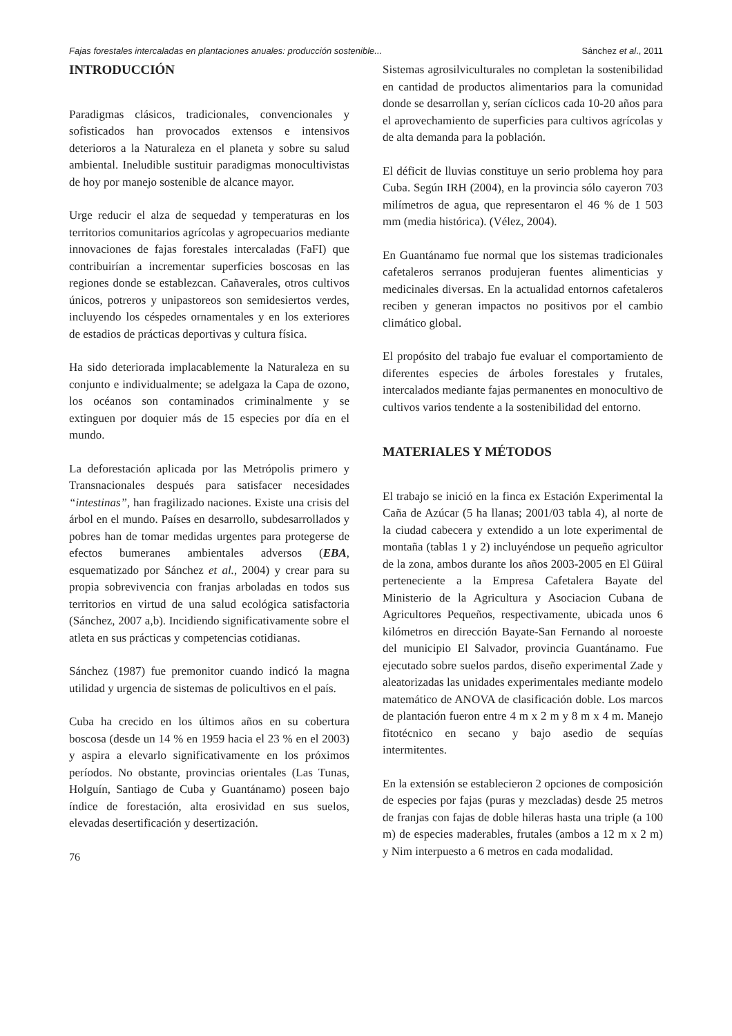Fajas forestales intercaladas en plantaciones anuales: producción sostenible... Sánchez et al., 2011
INTRODUCCIÓN
Paradigmas clásicos, tradicionales, convencionales y sofisticados han provocados extensos e intensivos deterioros a la Naturaleza en el planeta y sobre su salud ambiental. Ineludible sustituir paradigmas monocultivistas de hoy por manejo sostenible de alcance mayor.
Urge reducir el alza de sequedad y temperaturas en los territorios comunitarios agrícolas y agropecuarios mediante innovaciones de fajas forestales intercaladas (FaFI) que contribuirían a incrementar superficies boscosas en las regiones donde se establezcan. Cañaverales, otros cultivos únicos, potreros y unipastoreos son semidesiertos verdes, incluyendo los céspedes ornamentales y en los exteriores de estadios de prácticas deportivas y cultura física.
Ha sido deteriorada implacablemente la Naturaleza en su conjunto e individualmente; se adelgaza la Capa de ozono, los océanos son contaminados criminalmente y se extinguen por doquier más de 15 especies por día en el mundo.
La deforestación aplicada por las Metrópolis primero y Transnacionales después para satisfacer necesidades “intestinas”, han fragilizado naciones. Existe una crisis del árbol en el mundo. Países en desarrollo, subdesarrollados y pobres han de tomar medidas urgentes para protegerse de efectos bumeranes ambientales adversos (EBA, esquematizado por Sánchez et al., 2004) y crear para su propia sobrevivencia con franjas arboladas en todos sus territorios en virtud de una salud ecológica satisfactoria (Sánchez, 2007 a,b). Incidiendo significativamente sobre el atleta en sus prácticas y competencias cotidianas.
Sánchez (1987) fue premonitor cuando indicó la magna utilidad y urgencia de sistemas de policultivos en el país.
Cuba ha crecido en los últimos años en su cobertura boscosa (desde un 14 % en 1959 hacia el 23 % en el 2003) y aspira a elevarlo significativamente en los próximos períodos. No obstante, provincias orientales (Las Tunas, Holguín, Santiago de Cuba y Guantánamo) poseen bajo índice de forestación, alta erosividad en sus suelos, elevadas desertificación y desertización.
76
Sistemas agrosilviculturales no completan la sostenibilidad en cantidad de productos alimentarios para la comunidad donde se desarrollan y, serían cíclicos cada 10-20 años para el aprovechamiento de superficies para cultivos agrícolas y de alta demanda para la población.
El déficit de lluvias constituye un serio problema hoy para Cuba. Según IRH (2004), en la provincia sólo cayeron 703 milímetros de agua, que representaron el 46 % de 1 503 mm (media histórica). (Vélez, 2004).
En Guantánamo fue normal que los sistemas tradicionales cafetaleros serranos produjeran fuentes alimenticias y medicinales diversas. En la actualidad entornos cafetaleros reciben y generan impactos no positivos por el cambio climático global.
El propósito del trabajo fue evaluar el comportamiento de diferentes especies de árboles forestales y frutales, intercalados mediante fajas permanentes en monocultivo de cultivos varios tendente a la sostenibilidad del entorno.
MATERIALES Y MÉTODOS
El trabajo se inició en la finca ex Estación Experimental la Caña de Azúcar (5 ha llanas; 2001/03 tabla 4), al norte de la ciudad cabecera y extendido a un lote experimental de montaña (tablas 1 y 2) incluyéndose un pequeño agricultor de la zona, ambos durante los años 2003-2005 en El Güiral perteneciente a la Empresa Cafetalera Bayate del Ministerio de la Agricultura y Asociacion Cubana de Agricultores Pequeños, respectivamente, ubicada unos 6 kilómetros en dirección Bayate-San Fernando al noroeste del municipio El Salvador, provincia Guantánamo. Fue ejecutado sobre suelos pardos, diseño experimental Zade y aleatorizadas las unidades experimentales mediante modelo matemático de ANOVA de clasificación doble. Los marcos de plantación fueron entre 4 m x 2 m y 8 m x 4 m. Manejo fitotécnico en secano y bajo asedio de sequías intermitentes.
En la extensión se establecieron 2 opciones de composición de especies por fajas (puras y mezcladas) desde 25 metros de franjas con fajas de doble hileras hasta una triple (a 100 m) de especies maderables, frutales (ambos a 12 m x 2 m) y Nim interpuesto a 6 metros en cada modalidad.